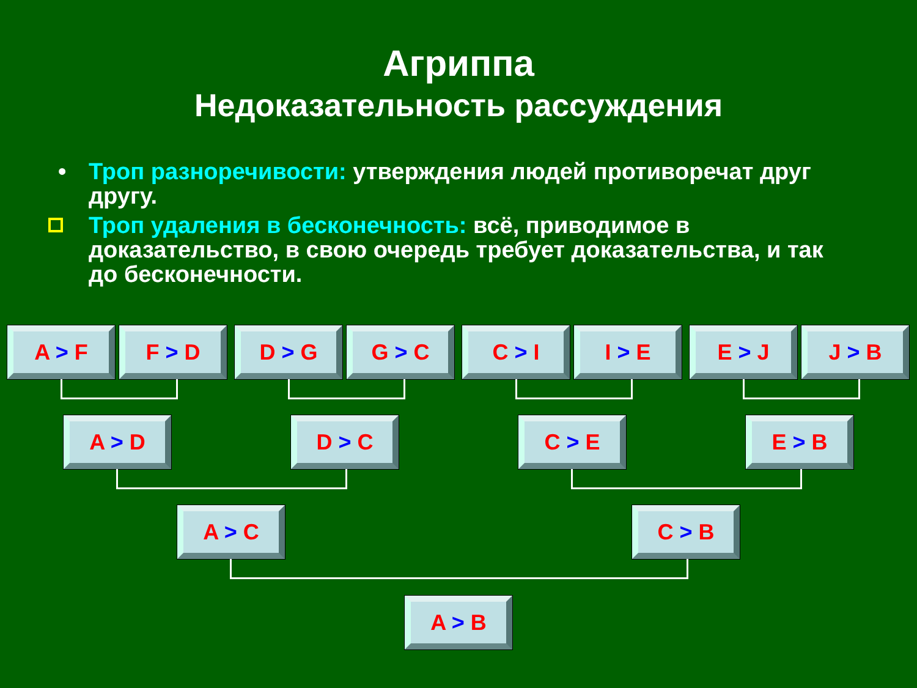Агриппа
Недоказательность рассуждения
• Троп разноречивости: утверждения людей противоречат друг другу.
Троп удаления в бесконечность: всё, приводимое в доказательство, в свою очередь требует доказательства, и так до бесконечности.
A > F F > D D > G G > C C > I I > E E > J J > B
A > D D > C C > E E > B
A > C C > B
A > B